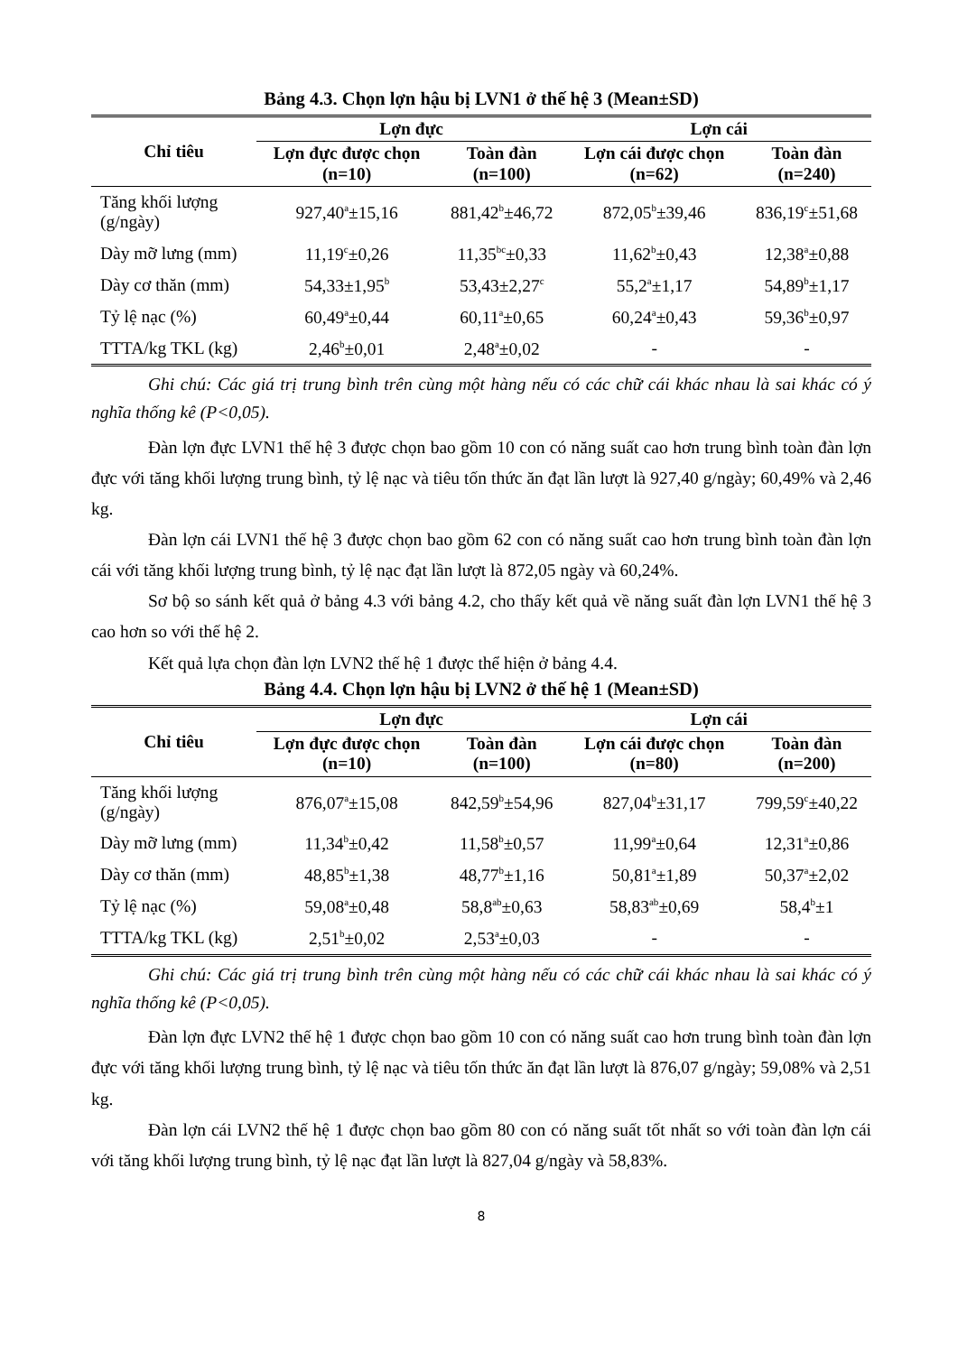Bảng 4.3. Chọn lợn hậu bị LVN1 ở thế hệ 3 (Mean±SD)
| Chỉ tiêu | Lợn đực | | Lợn cái | |
| --- | --- | --- | --- | --- |
| | Lợn đực được chọn (n=10) | Toàn đàn (n=100) | Lợn cái được chọn (n=62) | Toàn đàn (n=240) |
| Tăng khối lượng (g/ngày) | 927,40<sup>a</sup>±15,16 | 881,42<sup>b</sup>±46,72 | 872,05<sup>b</sup>±39,46 | 836,19<sup>c</sup>±51,68 |
| Dày mỡ lưng (mm) | 11,19<sup>c</sup>±0,26 | 11,35<sup>bc</sup>±0,33 | 11,62<sup>b</sup>±0,43 | 12,38<sup>a</sup>±0,88 |
| Dày cơ thăn (mm) | 54,33±1,95<sup>b</sup> | 53,43±2,27<sup>c</sup> | 55,2<sup>a</sup>±1,17 | 54,89<sup>b</sup>±1,17 |
| Tỷ lệ nạc (%) | 60,49<sup>a</sup>±0,44 | 60,11<sup>a</sup>±0,65 | 60,24<sup>a</sup>±0,43 | 59,36<sup>b</sup>±0,97 |
| TTTA/kg TKL (kg) | 2,46<sup>b</sup>±0,01 | 2,48<sup>a</sup>±0,02 | - | - |
Ghi chú: Các giá trị trung bình trên cùng một hàng nếu có các chữ cái khác nhau là sai khác có ý nghĩa thống kê (P<0,05).
Đàn lợn đực LVN1 thế hệ 3 được chọn bao gồm 10 con có năng suất cao hơn trung bình toàn đàn lợn đực với tăng khối lượng trung bình, tỷ lệ nạc và tiêu tốn thức ăn đạt lần lượt là 927,40 g/ngày; 60,49% và 2,46 kg.
Đàn lợn cái LVN1 thế hệ 3 được chọn bao gồm 62 con có năng suất cao hơn trung bình toàn đàn lợn cái với tăng khối lượng trung bình, tỷ lệ nạc đạt lần lượt là 872,05 ngày và 60,24%.
Sơ bộ so sánh kết quả ở bảng 4.3 với bảng 4.2, cho thấy kết quả về năng suất đàn lợn LVN1 thế hệ 3 cao hơn so với thế hệ 2.
Kết quả lựa chọn đàn lợn LVN2 thế hệ 1 được thể hiện ở bảng 4.4.
Bảng 4.4. Chọn lợn hậu bị LVN2 ở thế hệ 1 (Mean±SD)
| Chỉ tiêu | Lợn đực | | Lợn cái | |
| --- | --- | --- | --- | --- |
| | Lợn đực được chọn (n=10) | Toàn đàn (n=100) | Lợn cái được chọn (n=80) | Toàn đàn (n=200) |
| Tăng khối lượng (g/ngày) | 876,07<sup>a</sup>±15,08 | 842,59<sup>b</sup>±54,96 | 827,04<sup>b</sup>±31,17 | 799,59<sup>c</sup>±40,22 |
| Dày mỡ lưng (mm) | 11,34<sup>b</sup>±0,42 | 11,58<sup>b</sup>±0,57 | 11,99<sup>a</sup>±0,64 | 12,31<sup>a</sup>±0,86 |
| Dày cơ thăn (mm) | 48,85<sup>b</sup>±1,38 | 48,77<sup>b</sup>±1,16 | 50,81<sup>a</sup>±1,89 | 50,37<sup>a</sup>±2,02 |
| Tỷ lệ nạc (%) | 59,08<sup>a</sup>±0,48 | 58,8<sup>ab</sup>±0,63 | 58,83<sup>ab</sup>±0,69 | 58,4<sup>b</sup>±1 |
| TTTA/kg TKL (kg) | 2,51<sup>b</sup>±0,02 | 2,53<sup>a</sup>±0,03 | - | - |
Ghi chú: Các giá trị trung bình trên cùng một hàng nếu có các chữ cái khác nhau là sai khác có ý nghĩa thống kê (P<0,05).
Đàn lợn đực LVN2 thế hệ 1 được chọn bao gồm 10 con có năng suất cao hơn trung bình toàn đàn lợn đực với tăng khối lượng trung bình, tỷ lệ nạc và tiêu tốn thức ăn đạt lần lượt là 876,07 g/ngày; 59,08% và 2,51 kg.
Đàn lợn cái LVN2 thế hệ 1 được chọn bao gồm 80 con có năng suất tốt nhất so với toàn đàn lợn cái với tăng khối lượng trung bình, tỷ lệ nạc đạt lần lượt là 827,04 g/ngày và 58,83%.
8